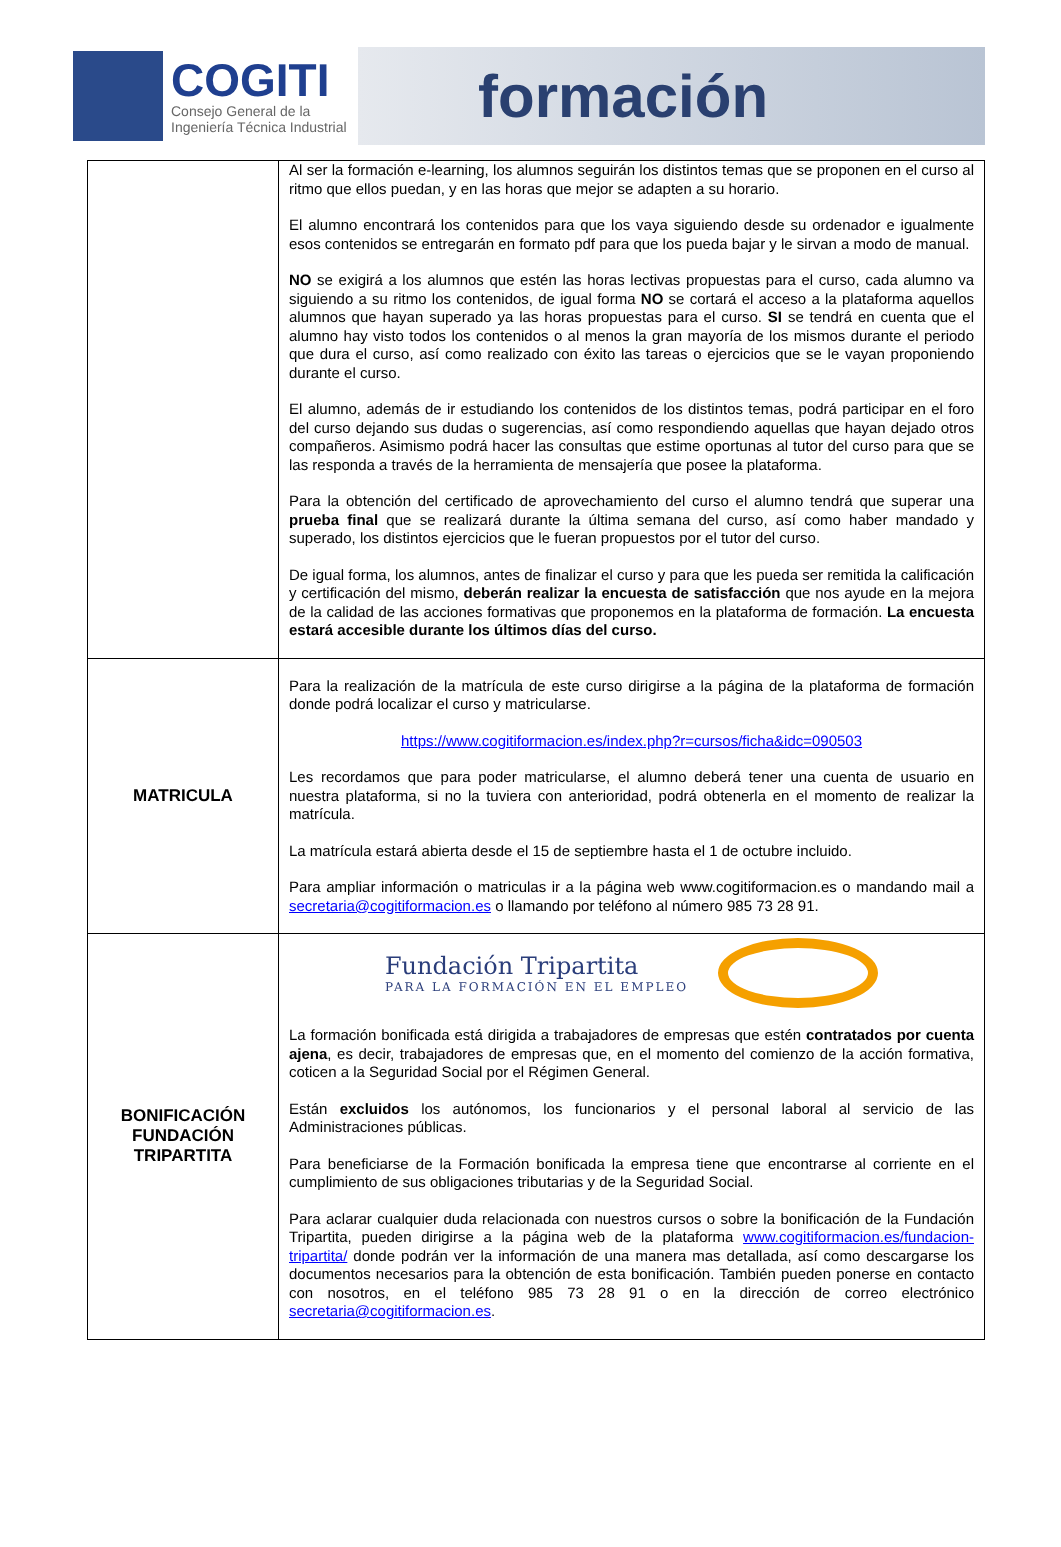COGITI
Consejo General de la
Ingeniería Técnica Industrial
formación
| | Al ser la formación e-learning, los alumnos seguirán los distintos temas que se proponen en el curso al ritmo que ellos puedan, y en las horas que mejor se adapten a su horario. El alumno encontrará los contenidos para que los vaya siguiendo desde su ordenador e igualmente esos contenidos se entregarán en formato pdf para que los pueda bajar y le sirvan a modo de manual. NO se exigirá a los alumnos que estén las horas lectivas propuestas para el curso, cada alumno va siguiendo a su ritmo los contenidos, de igual forma NO se cortará el acceso a la plataforma aquellos alumnos que hayan superado ya las horas propuestas para el curso. SI se tendrá en cuenta que el alumno hay visto todos los contenidos o al menos la gran mayoría de los mismos durante el periodo que dura el curso, así como realizado con éxito las tareas o ejercicios que se le vayan proponiendo durante el curso. El alumno, además de ir estudiando los contenidos de los distintos temas, podrá participar en el foro del curso dejando sus dudas o sugerencias, así como respondiendo aquellas que hayan dejado otros compañeros. Asimismo podrá hacer las consultas que estime oportunas al tutor del curso para que se las responda a través de la herramienta de mensajería que posee la plataforma. Para la obtención del certificado de aprovechamiento del curso el alumno tendrá que superar una prueba final que se realizará durante la última semana del curso, así como haber mandado y superado, los distintos ejercicios que le fueran propuestos por el tutor del curso. De igual forma, los alumnos, antes de finalizar el curso y para que les pueda ser remitida la calificación y certificación del mismo, deberán realizar la encuesta de satisfacción que nos ayude en la mejora de la calidad de las acciones formativas que proponemos en la plataforma de formación. La encuesta estará accesible durante los últimos días del curso. |
| MATRICULA | Para la realización de la matrícula de este curso dirigirse a la página de la plataforma de formación donde podrá localizar el curso y matricularse. https://www.cogitiformacion.es/index.php?r=cursos/ficha&idc=090503 Les recordamos que para poder matricularse, el alumno deberá tener una cuenta de usuario en nuestra plataforma, si no la tuviera con anterioridad, podrá obtenerla en el momento de realizar la matrícula. La matrícula estará abierta desde el 15 de septiembre hasta el 1 de octubre incluido. Para ampliar información o matriculas ir a la página web www.cogitiformacion.es o mandando mail a secretaria@cogitiformacion.es o llamando por teléfono al número 985 73 28 91. |
| BONIFICACIÓN FUNDACIÓN TRIPARTITA | Fundación Tripartita PARA LA FORMACIÓN EN EL EMPLEO La formación bonificada está dirigida a trabajadores de empresas que estén contratados por cuenta ajena , es decir, trabajadores de empresas que, en el momento del comienzo de la acción formativa, coticen a la Seguridad Social por el Régimen General. Están excluidos los autónomos, los funcionarios y el personal laboral al servicio de las Administraciones públicas. Para beneficiarse de la Formación bonificada la empresa tiene que encontrarse al corriente en el cumplimiento de sus obligaciones tributarias y de la Seguridad Social. Para aclarar cualquier duda relacionada con nuestros cursos o sobre la bonificación de la Fundación Tripartita, pueden dirigirse a la página web de la plataforma www.cogitiformacion.es/fundacion-tripartita/ donde podrán ver la información de una manera mas detallada, así como descargarse los documentos necesarios para la obtención de esta bonificación. También pueden ponerse en contacto con nosotros, en el teléfono 985 73 28 91 o en la dirección de correo electrónico secretaria@cogitiformacion.es . |